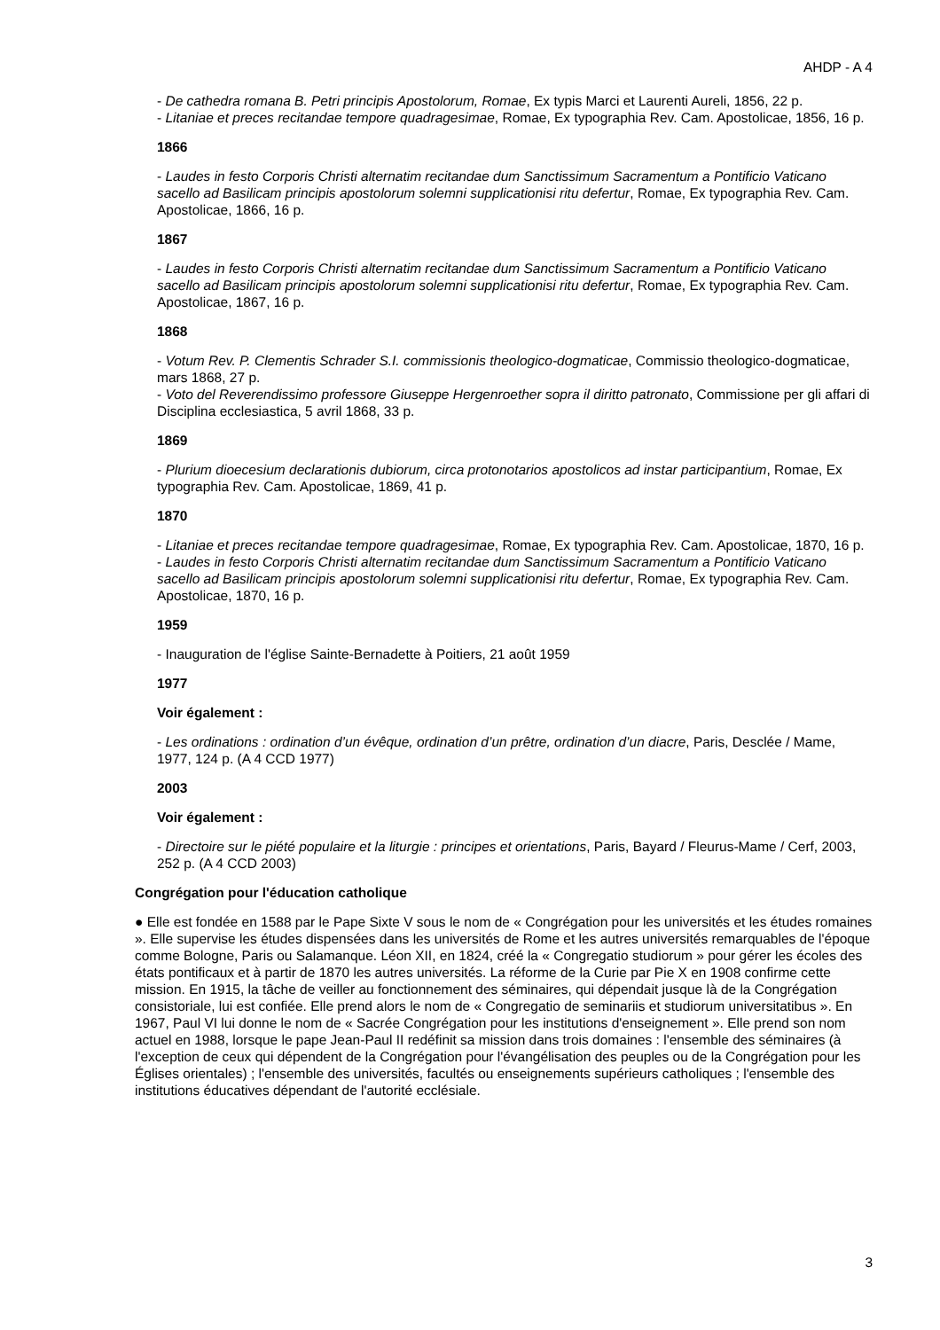AHDP - A 4
- De cathedra romana B. Petri principis Apostolorum, Romae, Ex typis Marci et Laurenti Aureli, 1856, 22 p.
- Litaniae et preces recitandae tempore quadragesimae, Romae, Ex typographia Rev. Cam. Apostolicae, 1856, 16 p.
1866
- Laudes in festo Corporis Christi alternatim recitandae dum Sanctissimum Sacramentum a Pontificio Vaticano sacello ad Basilicam principis apostolorum solemni supplicationisi ritu defertur, Romae, Ex typographia Rev. Cam. Apostolicae, 1866, 16 p.
1867
- Laudes in festo Corporis Christi alternatim recitandae dum Sanctissimum Sacramentum a Pontificio Vaticano sacello ad Basilicam principis apostolorum solemni supplicationisi ritu defertur, Romae, Ex typographia Rev. Cam. Apostolicae, 1867, 16 p.
1868
- Votum Rev. P. Clementis Schrader S.I. commissionis theologico-dogmaticae, Commissio theologico-dogmaticae, mars 1868, 27 p.
- Voto del Reverendissimo professore Giuseppe Hergenroether sopra il diritto patronato, Commissione per gli affari di Disciplina ecclesiastica, 5 avril 1868, 33 p.
1869
- Plurium dioecesium declarationis dubiorum, circa protonotarios apostolicos ad instar participantium, Romae, Ex typographia Rev. Cam. Apostolicae, 1869, 41 p.
1870
- Litaniae et preces recitandae tempore quadragesimae, Romae, Ex typographia Rev. Cam. Apostolicae, 1870, 16 p.
- Laudes in festo Corporis Christi alternatim recitandae dum Sanctissimum Sacramentum a Pontificio Vaticano sacello ad Basilicam principis apostolorum solemni supplicationisi ritu defertur, Romae, Ex typographia Rev. Cam. Apostolicae, 1870, 16 p.
1959
- Inauguration de l'église Sainte-Bernadette à Poitiers, 21 août 1959
1977
Voir également :
- Les ordinations : ordination d’un évêque, ordination d’un prêtre, ordination d’un diacre, Paris, Desclée / Mame, 1977, 124 p. (A 4 CCD 1977)
2003
Voir également :
- Directoire sur le piété populaire et la liturgie : principes et orientations, Paris, Bayard / Fleurus-Mame / Cerf, 2003, 252 p. (A 4 CCD 2003)
Congrégation pour l'éducation catholique
● Elle est fondée en 1588 par le Pape Sixte V sous le nom de « Congrégation pour les universités et les études romaines ». Elle supervise les études dispensées dans les universités de Rome et les autres universités remarquables de l'époque comme Bologne, Paris ou Salamanque. Léon XII, en 1824, créé la « Congregatio studiorum » pour gérer les écoles des états pontificaux et à partir de 1870 les autres universités. La réforme de la Curie par Pie X en 1908 confirme cette mission. En 1915, la tâche de veiller au fonctionnement des séminaires, qui dépendait jusque là de la Congrégation consistoriale, lui est confiée. Elle prend alors le nom de « Congregatio de seminariis et studiorum universitatibus ». En 1967, Paul VI lui donne le nom de « Sacrée Congrégation pour les institutions d'enseignement ». Elle prend son nom actuel en 1988, lorsque le pape Jean-Paul II redéfinit sa mission dans trois domaines : l'ensemble des séminaires (à l'exception de ceux qui dépendent de la Congrégation pour l'évangélisation des peuples ou de la Congrégation pour les Églises orientales) ; l'ensemble des universités, facultés ou enseignements supérieurs catholiques ; l'ensemble des institutions éducatives dépendant de l'autorité ecclésiale.
3